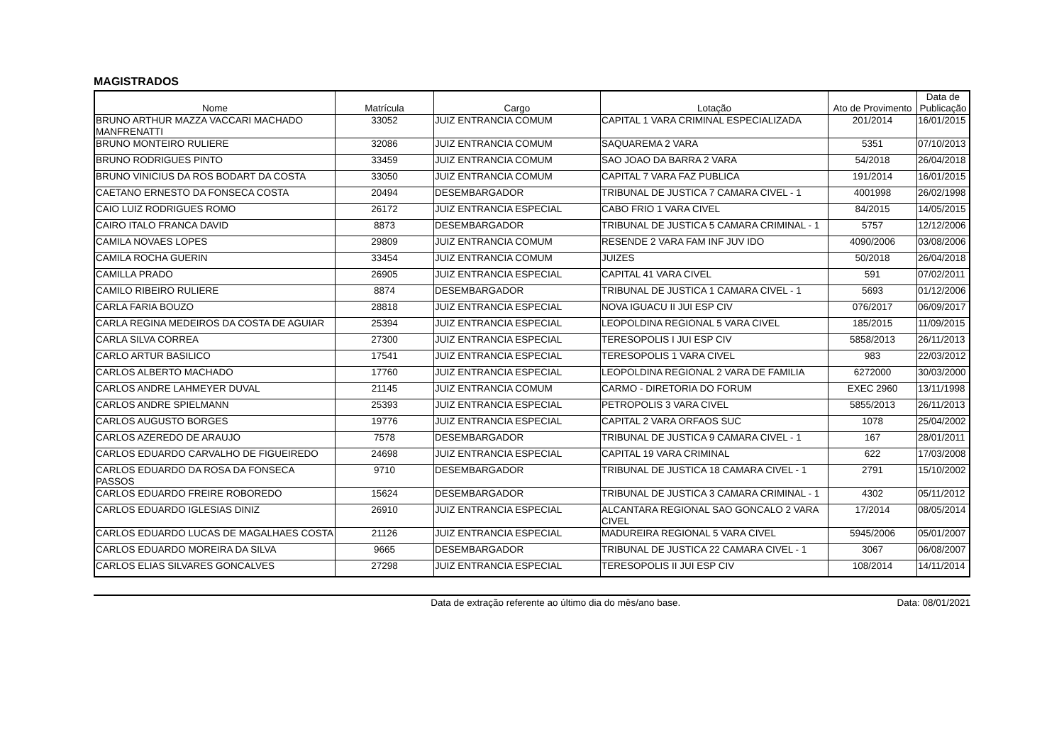MAGISTRADOS
| Nome | Matrícula | Cargo | Lotação | Ato de Provimento | Data de Publicação |
| --- | --- | --- | --- | --- | --- |
| BRUNO ARTHUR MAZZA VACCARI MACHADO MANFRENATTI | 33052 | JUIZ ENTRANCIA COMUM | CAPITAL 1 VARA CRIMINAL ESPECIALIZADA | 201/2014 | 16/01/2015 |
| BRUNO MONTEIRO RULIERE | 32086 | JUIZ ENTRANCIA COMUM | SAQUAREMA 2 VARA | 5351 | 07/10/2013 |
| BRUNO RODRIGUES PINTO | 33459 | JUIZ ENTRANCIA COMUM | SAO JOAO DA BARRA 2 VARA | 54/2018 | 26/04/2018 |
| BRUNO VINICIUS DA ROS BODART DA COSTA | 33050 | JUIZ ENTRANCIA COMUM | CAPITAL 7 VARA FAZ PUBLICA | 191/2014 | 16/01/2015 |
| CAETANO ERNESTO DA FONSECA COSTA | 20494 | DESEMBARGADOR | TRIBUNAL DE JUSTICA 7 CAMARA CIVEL - 1 | 4001998 | 26/02/1998 |
| CAIO LUIZ RODRIGUES ROMO | 26172 | JUIZ ENTRANCIA ESPECIAL | CABO FRIO 1 VARA CIVEL | 84/2015 | 14/05/2015 |
| CAIRO ITALO FRANCA DAVID | 8873 | DESEMBARGADOR | TRIBUNAL DE JUSTICA 5 CAMARA CRIMINAL - 1 | 5757 | 12/12/2006 |
| CAMILA NOVAES LOPES | 29809 | JUIZ ENTRANCIA COMUM | RESENDE 2 VARA FAM INF JUV IDO | 4090/2006 | 03/08/2006 |
| CAMILA ROCHA GUERIN | 33454 | JUIZ ENTRANCIA COMUM | JUIZES | 50/2018 | 26/04/2018 |
| CAMILLA PRADO | 26905 | JUIZ ENTRANCIA ESPECIAL | CAPITAL 41 VARA CIVEL | 591 | 07/02/2011 |
| CAMILO RIBEIRO RULIERE | 8874 | DESEMBARGADOR | TRIBUNAL DE JUSTICA 1 CAMARA CIVEL - 1 | 5693 | 01/12/2006 |
| CARLA FARIA BOUZO | 28818 | JUIZ ENTRANCIA ESPECIAL | NOVA IGUACU II JUI ESP CIV | 076/2017 | 06/09/2017 |
| CARLA REGINA MEDEIROS DA COSTA DE AGUIAR | 25394 | JUIZ ENTRANCIA ESPECIAL | LEOPOLDINA REGIONAL 5 VARA CIVEL | 185/2015 | 11/09/2015 |
| CARLA SILVA CORREA | 27300 | JUIZ ENTRANCIA ESPECIAL | TERESOPOLIS I JUI ESP CIV | 5858/2013 | 26/11/2013 |
| CARLO ARTUR BASILICO | 17541 | JUIZ ENTRANCIA ESPECIAL | TERESOPOLIS 1 VARA CIVEL | 983 | 22/03/2012 |
| CARLOS ALBERTO MACHADO | 17760 | JUIZ ENTRANCIA ESPECIAL | LEOPOLDINA REGIONAL 2 VARA DE FAMILIA | 6272000 | 30/03/2000 |
| CARLOS ANDRE LAHMEYER DUVAL | 21145 | JUIZ ENTRANCIA COMUM | CARMO - DIRETORIA DO FORUM | EXEC 2960 | 13/11/1998 |
| CARLOS ANDRE SPIELMANN | 25393 | JUIZ ENTRANCIA ESPECIAL | PETROPOLIS 3 VARA CIVEL | 5855/2013 | 26/11/2013 |
| CARLOS AUGUSTO BORGES | 19776 | JUIZ ENTRANCIA ESPECIAL | CAPITAL 2 VARA ORFAOS SUC | 1078 | 25/04/2002 |
| CARLOS AZEREDO DE ARAUJO | 7578 | DESEMBARGADOR | TRIBUNAL DE JUSTICA 9 CAMARA CIVEL - 1 | 167 | 28/01/2011 |
| CARLOS EDUARDO CARVALHO DE FIGUEIREDO | 24698 | JUIZ ENTRANCIA ESPECIAL | CAPITAL 19 VARA CRIMINAL | 622 | 17/03/2008 |
| CARLOS EDUARDO DA ROSA DA FONSECA PASSOS | 9710 | DESEMBARGADOR | TRIBUNAL DE JUSTICA 18 CAMARA CIVEL - 1 | 2791 | 15/10/2002 |
| CARLOS EDUARDO FREIRE ROBOREDO | 15624 | DESEMBARGADOR | TRIBUNAL DE JUSTICA 3 CAMARA CRIMINAL - 1 | 4302 | 05/11/2012 |
| CARLOS EDUARDO IGLESIAS DINIZ | 26910 | JUIZ ENTRANCIA ESPECIAL | ALCANTARA REGIONAL SAO GONCALO 2 VARA CIVEL | 17/2014 | 08/05/2014 |
| CARLOS EDUARDO LUCAS DE MAGALHAES COSTA | 21126 | JUIZ ENTRANCIA ESPECIAL | MADUREIRA REGIONAL 5 VARA CIVEL | 5945/2006 | 05/01/2007 |
| CARLOS EDUARDO MOREIRA DA SILVA | 9665 | DESEMBARGADOR | TRIBUNAL DE JUSTICA 22 CAMARA CIVEL - 1 | 3067 | 06/08/2007 |
| CARLOS ELIAS SILVARES GONCALVES | 27298 | JUIZ ENTRANCIA ESPECIAL | TERESOPOLIS II JUI ESP CIV | 108/2014 | 14/11/2014 |
Data de extração referente ao último dia do mês/ano base. Data: 08/01/2021